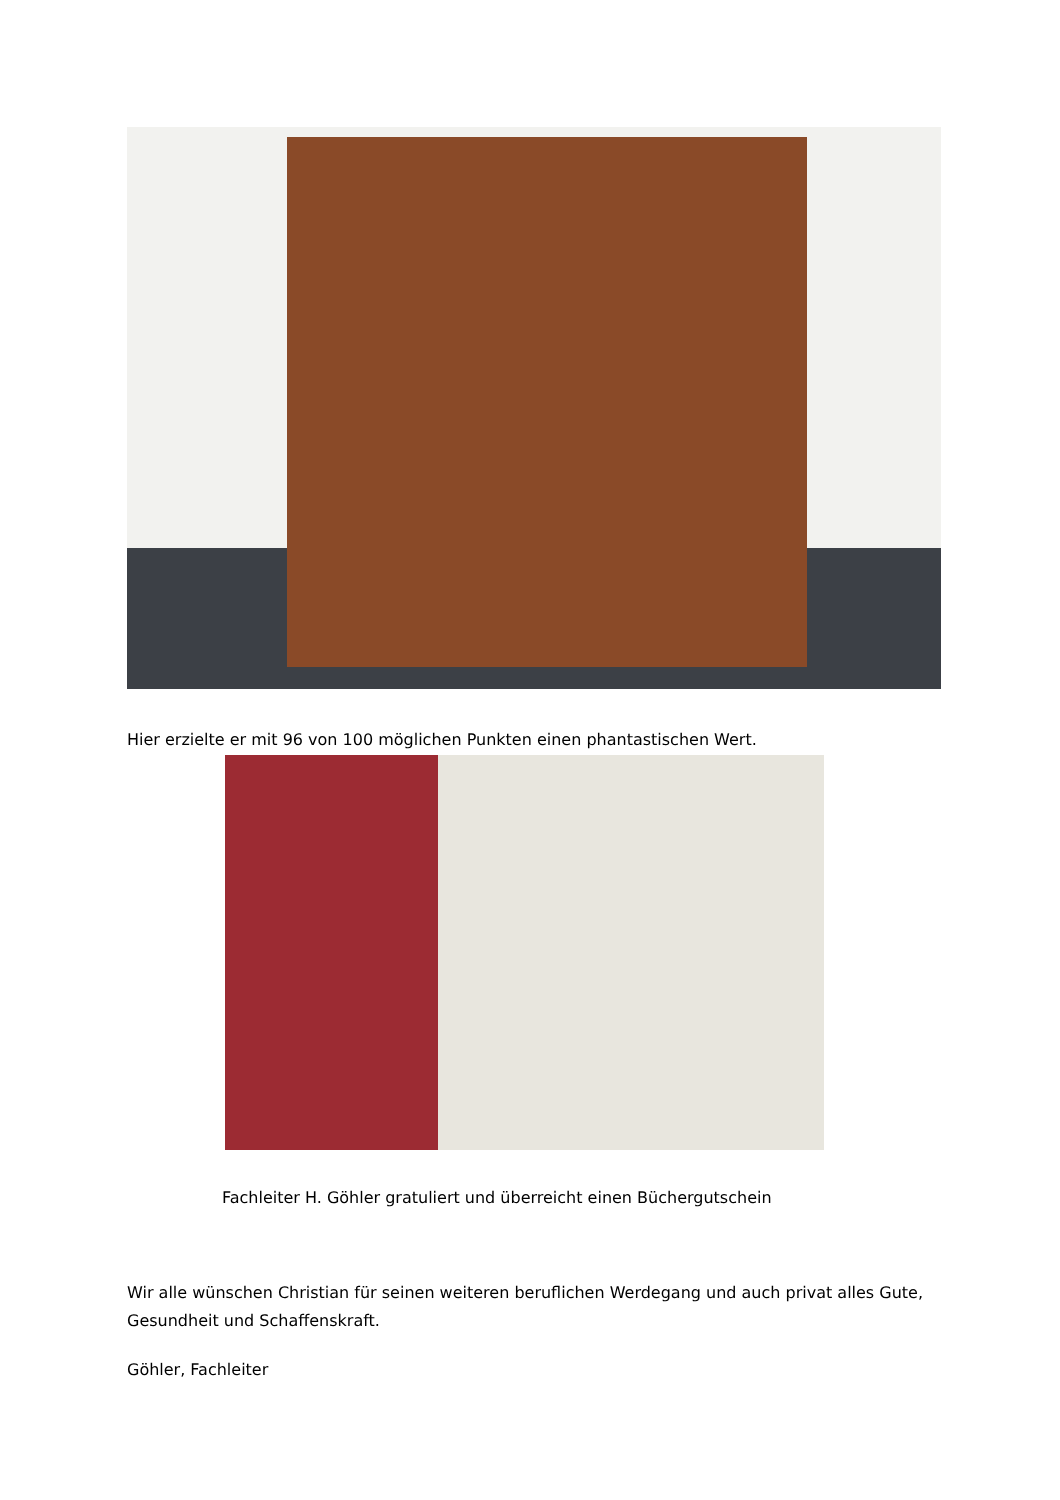Hier erzielte er mit 96 von 100 möglichen Punkten einen phantastischen Wert.
Fachleiter H. Göhler gratuliert und überreicht einen Büchergutschein
Wir alle wünschen Christian für seinen weiteren beruflichen Werdegang und auch privat alles Gute, Gesundheit und Schaffenskraft.
Göhler, Fachleiter